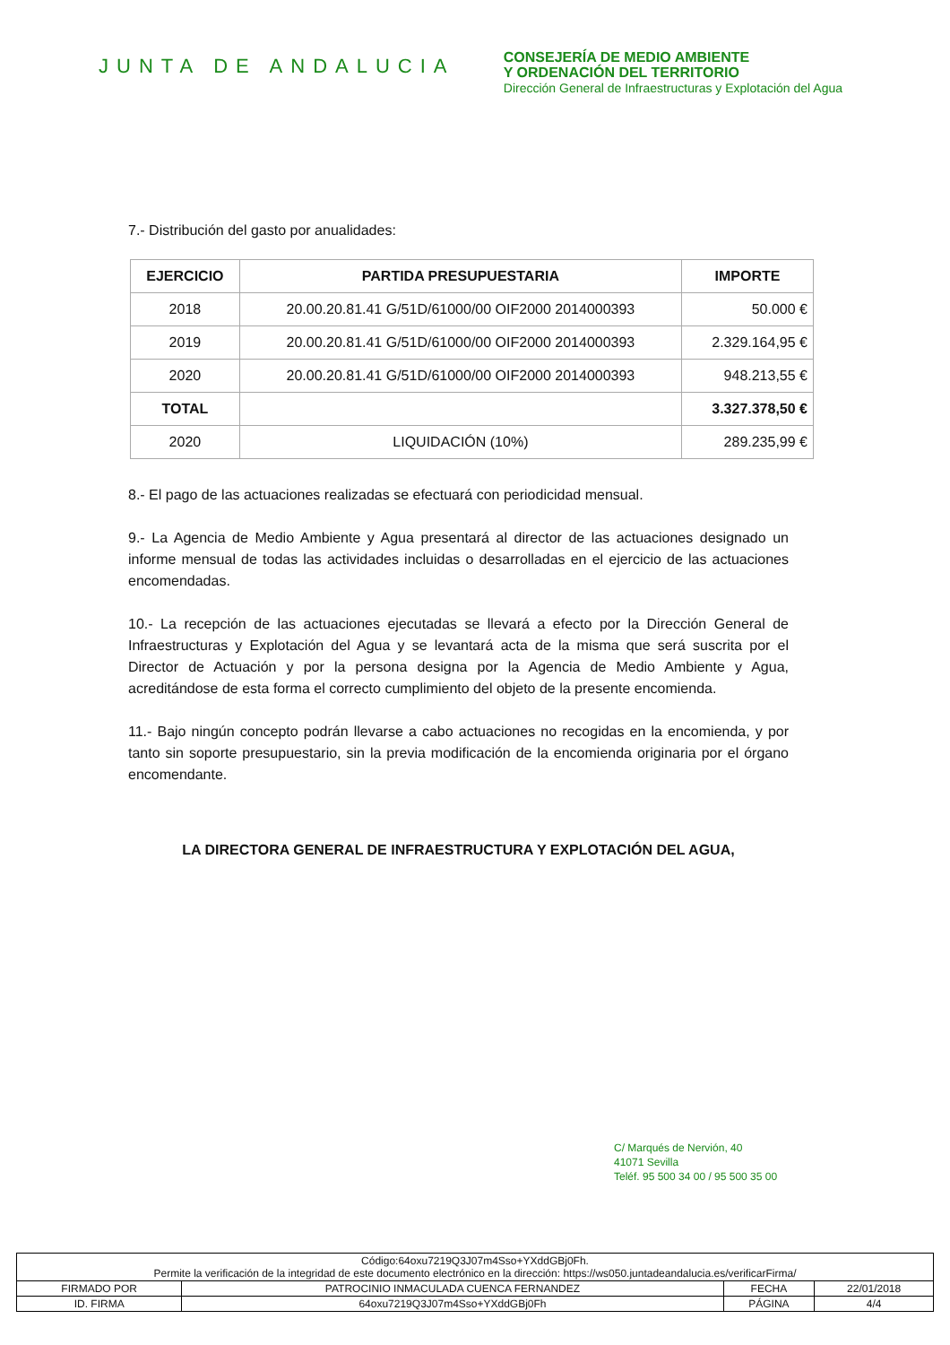JUNTA DE ANDALUCIA
CONSEJERÍA DE MEDIO AMBIENTE
Y ORDENACIÓN DEL TERRITORIO
Dirección General de Infraestructuras y Explotación del Agua
7.- Distribución del gasto por anualidades:
| EJERCICIO | PARTIDA PRESUPUESTARIA | IMPORTE |
| --- | --- | --- |
| 2018 | 20.00.20.81.41 G/51D/61000/00 OIF2000 2014000393 | 50.000 € |
| 2019 | 20.00.20.81.41 G/51D/61000/00 OIF2000 2014000393 | 2.329.164,95 € |
| 2020 | 20.00.20.81.41 G/51D/61000/00 OIF2000 2014000393 | 948.213,55 € |
| TOTAL | | 3.327.378,50 € |
| 2020 | LIQUIDACIÓN (10%) | 289.235,99 € |
8.- El pago de las actuaciones realizadas se efectuará con periodicidad mensual.
9.- La Agencia de Medio Ambiente y Agua presentará al director de las actuaciones designado un informe mensual de todas las actividades incluidas o desarrolladas en el ejercicio de las actuaciones encomendadas.
10.- La recepción de las actuaciones ejecutadas se llevará a efecto por la Dirección General de Infraestructuras y Explotación del Agua y se levantará acta de la misma que será suscrita por el Director de Actuación y por la persona designa por la Agencia de Medio Ambiente y Agua, acreditándose de esta forma el correcto cumplimiento del objeto de la presente encomienda.
11.- Bajo ningún concepto podrán llevarse a cabo actuaciones no recogidas en la encomienda, y por tanto sin soporte presupuestario, sin la previa modificación de la encomienda originaria por el órgano encomendante.
LA DIRECTORA GENERAL DE INFRAESTRUCTURA Y EXPLOTACIÓN DEL AGUA,
C/ Marqués de Nervión, 40
41071 Sevilla
Teléf. 95 500 34 00 / 95 500 35 00
| Código:64oxu7219Q3J07m4Sso+YXddGBj0Fh. Permite la verificación de la integridad de este documento electrónico en la dirección: https://ws050.juntadeandalucia.es/verificarFirma/ | | | |
| FIRMADO POR | PATROCINIO INMACULADA CUENCA FERNANDEZ | FECHA | 22/01/2018 |
| ID. FIRMA | 64oxu7219Q3J07m4Sso+YXddGBj0Fh | PÁGINA | 4/4 |